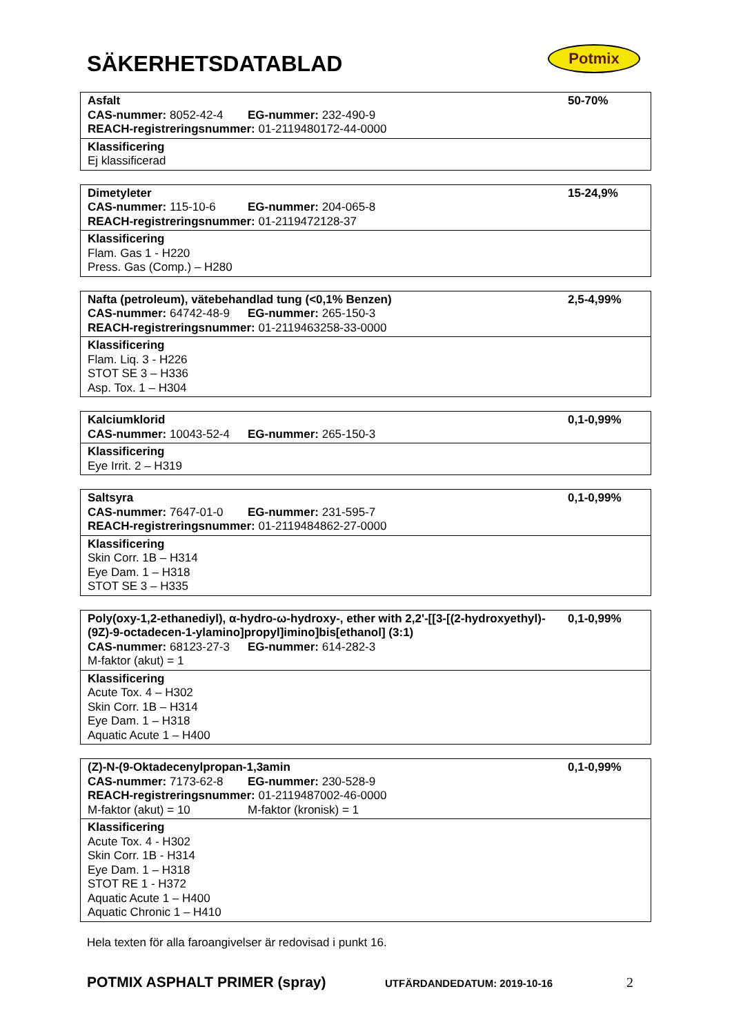SÄKERHETSDATABLAD Potmix
| Asfalt CAS-nummer: 8052-42-4 EG-nummer: 232-490-9 REACH-registreringsnummer: 01-2119480172-44-0000 | 50-70% |
| Klassificering Ej klassificerad | |
| Dimetyleter CAS-nummer: 115-10-6 EG-nummer: 204-065-8 REACH-registreringsnummer: 01-2119472128-37 | 15-24,9% |
| Klassificering Flam. Gas 1 - H220 Press. Gas (Comp.) – H280 | |
| Nafta (petroleum), vätebehandlad tung (<0,1% Benzen) CAS-nummer: 64742-48-9 EG-nummer: 265-150-3 REACH-registreringsnummer: 01-2119463258-33-0000 | 2,5-4,99% |
| Klassificering Flam. Liq. 3 - H226 STOT SE 3 – H336 Asp. Tox. 1 – H304 | |
| Kalciumklorid CAS-nummer: 10043-52-4 EG-nummer: 265-150-3 | 0,1-0,99% |
| Klassificering Eye Irrit. 2 – H319 | |
| Saltsyra CAS-nummer: 7647-01-0 EG-nummer: 231-595-7 REACH-registreringsnummer: 01-2119484862-27-0000 | 0,1-0,99% |
| Klassificering Skin Corr. 1B – H314 Eye Dam. 1 – H318 STOT SE 3 – H335 | |
| Poly(oxy-1,2-ethanediyl), α-hydro-ω-hydroxy-, ether with 2,2'-[[3-[(2-hydroxyethyl)-(9Z)-9-octadecen-1-ylamino]propyl]imino]bis[ethanol] (3:1) CAS-nummer: 68123-27-3 EG-nummer: 614-282-3 M-faktor (akut) = 1 | 0,1-0,99% |
| Klassificering Acute Tox. 4 – H302 Skin Corr. 1B – H314 Eye Dam. 1 – H318 Aquatic Acute 1 – H400 | |
| (Z)-N-(9-Oktadecenylpropan-1,3amin CAS-nummer: 7173-62-8 EG-nummer: 230-528-9 REACH-registreringsnummer: 01-2119487002-46-0000 M-faktor (akut) = 10 M-faktor (kronisk) = 1 | 0,1-0,99% |
| Klassificering Acute Tox. 4 - H302 Skin Corr. 1B - H314 Eye Dam. 1 – H318 STOT RE 1 - H372 Aquatic Acute 1 – H400 Aquatic Chronic 1 – H410 | |
Hela texten för alla faroangivelser är redovisad i punkt 16.
POTMIX ASPHALT PRIMER (spray) UTFÄRDANDEDATUM: 2019-10-16 2